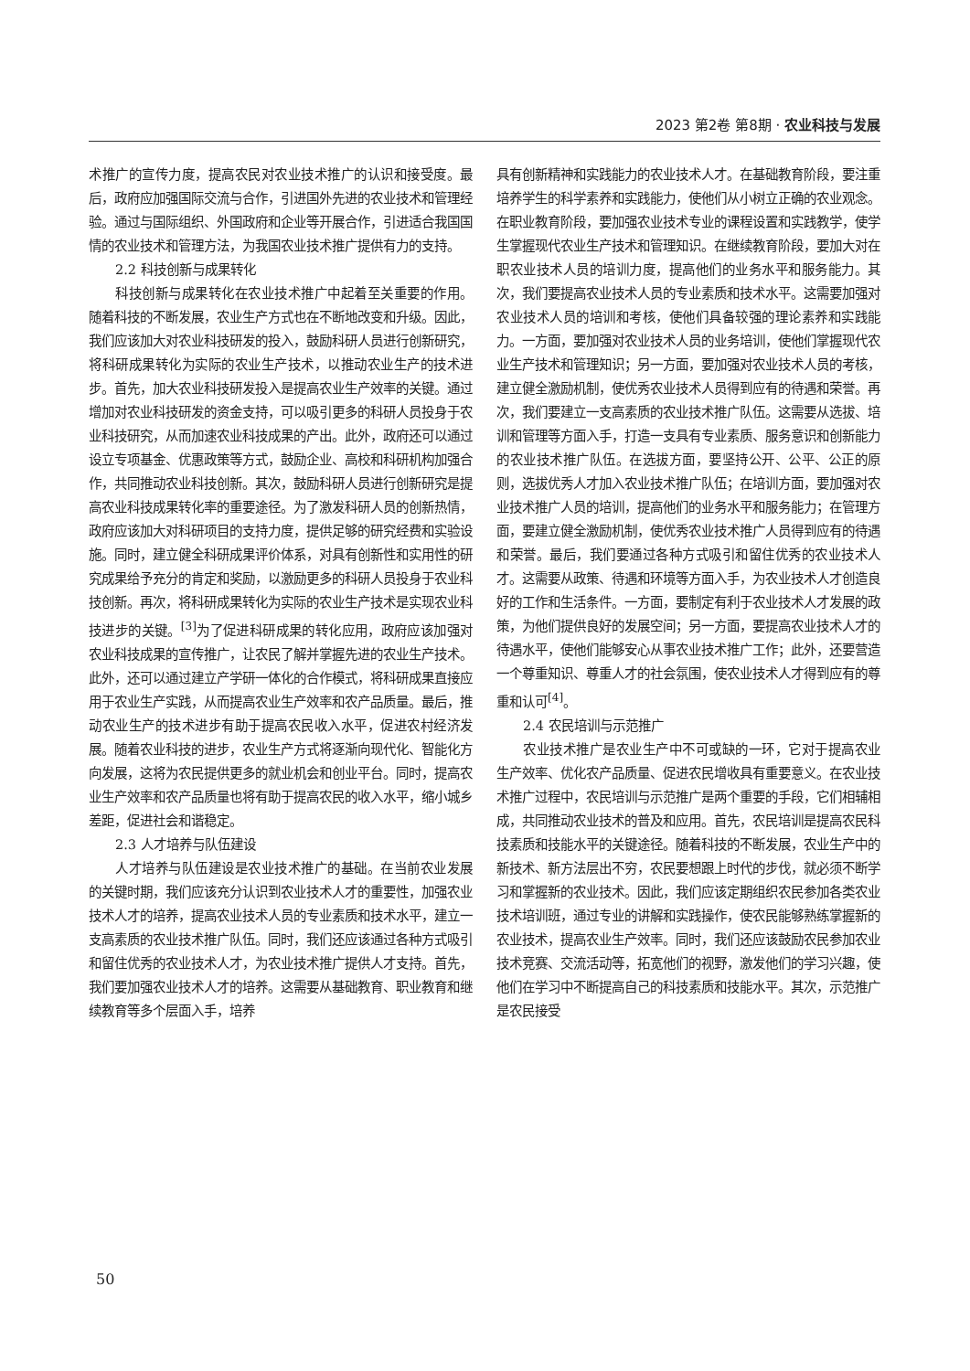2023 第2卷 第8期 · 农业科技与发展
术推广的宣传力度，提高农民对农业技术推广的认识和接受度。最后，政府应加强国际交流与合作，引进国外先进的农业技术和管理经验。通过与国际组织、外国政府和企业等开展合作，引进适合我国国情的农业技术和管理方法，为我国农业技术推广提供有力的支持。
2.2 科技创新与成果转化
科技创新与成果转化在农业技术推广中起着至关重要的作用。随着科技的不断发展，农业生产方式也在不断地改变和升级。因此，我们应该加大对农业科技研发的投入，鼓励科研人员进行创新研究，将科研成果转化为实际的农业生产技术，以推动农业生产的技术进步。首先，加大农业科技研发投入是提高农业生产效率的关键。通过增加对农业科技研发的资金支持，可以吸引更多的科研人员投身于农业科技研究，从而加速农业科技成果的产出。此外，政府还可以通过设立专项基金、优惠政策等方式，鼓励企业、高校和科研机构加强合作，共同推动农业科技创新。其次，鼓励科研人员进行创新研究是提高农业科技成果转化率的重要途径。为了激发科研人员的创新热情，政府应该加大对科研项目的支持力度，提供足够的研究经费和实验设施。同时，建立健全科研成果评价体系，对具有创新性和实用性的研究成果给予充分的肯定和奖励，以激励更多的科研人员投身于农业科技创新。再次，将科研成果转化为实际的农业生产技术是实现农业科技进步的关键。<sup>[3]</sup>为了促进科研成果的转化应用，政府应该加强对农业科技成果的宣传推广，让农民了解并掌握先进的农业生产技术。此外，还可以通过建立产学研一体化的合作模式，将科研成果直接应用于农业生产实践，从而提高农业生产效率和农产品质量。最后，推动农业生产的技术进步有助于提高农民收入水平，促进农村经济发展。随着农业科技的进步，农业生产方式将逐渐向现代化、智能化方向发展，这将为农民提供更多的就业机会和创业平台。同时，提高农业生产效率和农产品质量也将有助于提高农民的收入水平，缩小城乡差距，促进社会和谐稳定。
2.3 人才培养与队伍建设
人才培养与队伍建设是农业技术推广的基础。在当前农业发展的关键时期，我们应该充分认识到农业技术人才的重要性，加强农业技术人才的培养，提高农业技术人员的专业素质和技术水平，建立一支高素质的农业技术推广队伍。同时，我们还应该通过各种方式吸引和留住优秀的农业技术人才，为农业技术推广提供人才支持。首先，我们要加强农业技术人才的培养。这需要从基础教育、职业教育和继续教育等多个层面入手，培养
具有创新精神和实践能力的农业技术人才。在基础教育阶段，要注重培养学生的科学素养和实践能力，使他们从小树立正确的农业观念。在职业教育阶段，要加强农业技术专业的课程设置和实践教学，使学生掌握现代农业生产技术和管理知识。在继续教育阶段，要加大对在职农业技术人员的培训力度，提高他们的业务水平和服务能力。其次，我们要提高农业技术人员的专业素质和技术水平。这需要加强对农业技术人员的培训和考核，使他们具备较强的理论素养和实践能力。一方面，要加强对农业技术人员的业务培训，使他们掌握现代农业生产技术和管理知识；另一方面，要加强对农业技术人员的考核，建立健全激励机制，使优秀农业技术人员得到应有的待遇和荣誉。再次，我们要建立一支高素质的农业技术推广队伍。这需要从选拔、培训和管理等方面入手，打造一支具有专业素质、服务意识和创新能力的农业技术推广队伍。在选拔方面，要坚持公开、公平、公正的原则，选拔优秀人才加入农业技术推广队伍；在培训方面，要加强对农业技术推广人员的培训，提高他们的业务水平和服务能力；在管理方面，要建立健全激励机制，使优秀农业技术推广人员得到应有的待遇和荣誉。最后，我们要通过各种方式吸引和留住优秀的农业技术人才。这需要从政策、待遇和环境等方面入手，为农业技术人才创造良好的工作和生活条件。一方面，要制定有利于农业技术人才发展的政策，为他们提供良好的发展空间；另一方面，要提高农业技术人才的待遇水平，使他们能够安心从事农业技术推广工作；此外，还要营造一个尊重知识、尊重人才的社会氛围，使农业技术人才得到应有的尊重和认可<sup>[4]</sup>。
2.4 农民培训与示范推广
农业技术推广是农业生产中不可或缺的一环，它对于提高农业生产效率、优化农产品质量、促进农民增收具有重要意义。在农业技术推广过程中，农民培训与示范推广是两个重要的手段，它们相辅相成，共同推动农业技术的普及和应用。首先，农民培训是提高农民科技素质和技能水平的关键途径。随着科技的不断发展，农业生产中的新技术、新方法层出不穷，农民要想跟上时代的步伐，就必须不断学习和掌握新的农业技术。因此，我们应该定期组织农民参加各类农业技术培训班，通过专业的讲解和实践操作，使农民能够熟练掌握新的农业技术，提高农业生产效率。同时，我们还应该鼓励农民参加农业技术竞赛、交流活动等，拓宽他们的视野，激发他们的学习兴趣，使他们在学习中不断提高自己的科技素质和技能水平。其次，示范推广是农民接受
50